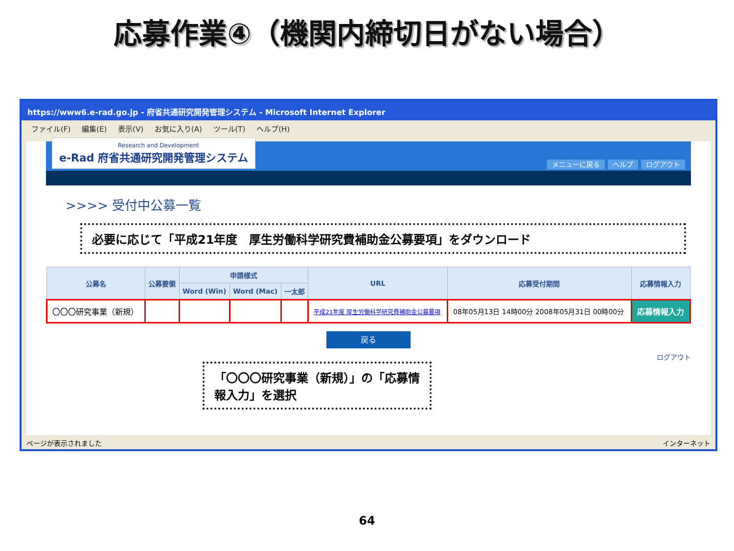応募作業④（機関内締切日がない場合）
https://www6.e-rad.go.jp - 府省共通研究開発管理システム - Microsoft Internet Explorer
ファイル(F) 編集(E) 表示(V) お気に入り(A) ツール(T) ヘルプ(H)
Research and Development
e-Rad 府省共通研究開発管理システム
メニューに戻る ヘルプ ログアウト
>>>> 受付中公募一覧
必要に応じて「平成21年度　厚生労働科学研究費補助金公募要項」をダウンロード
| 公募名 | 公募要領 | 申請様式 | | | URL | 応募受付期間 | 応募情報入力 |
| --- | --- | --- | --- | --- | --- | --- | --- |
| | | Word (Win) | Word (Mac) | 一太郎 | | | |
| 〇〇〇研究事業（新規） | | | | | 平成21年度 厚生労働科学研究費補助金公募要項 | 08年05月13日 14時00分 2008年05月31日 00時00分 | 応募情報入力 |
戻る
ログアウト
「〇〇〇研究事業（新規）」の「応募情報入力」を選択
ページが表示されました インターネット
64